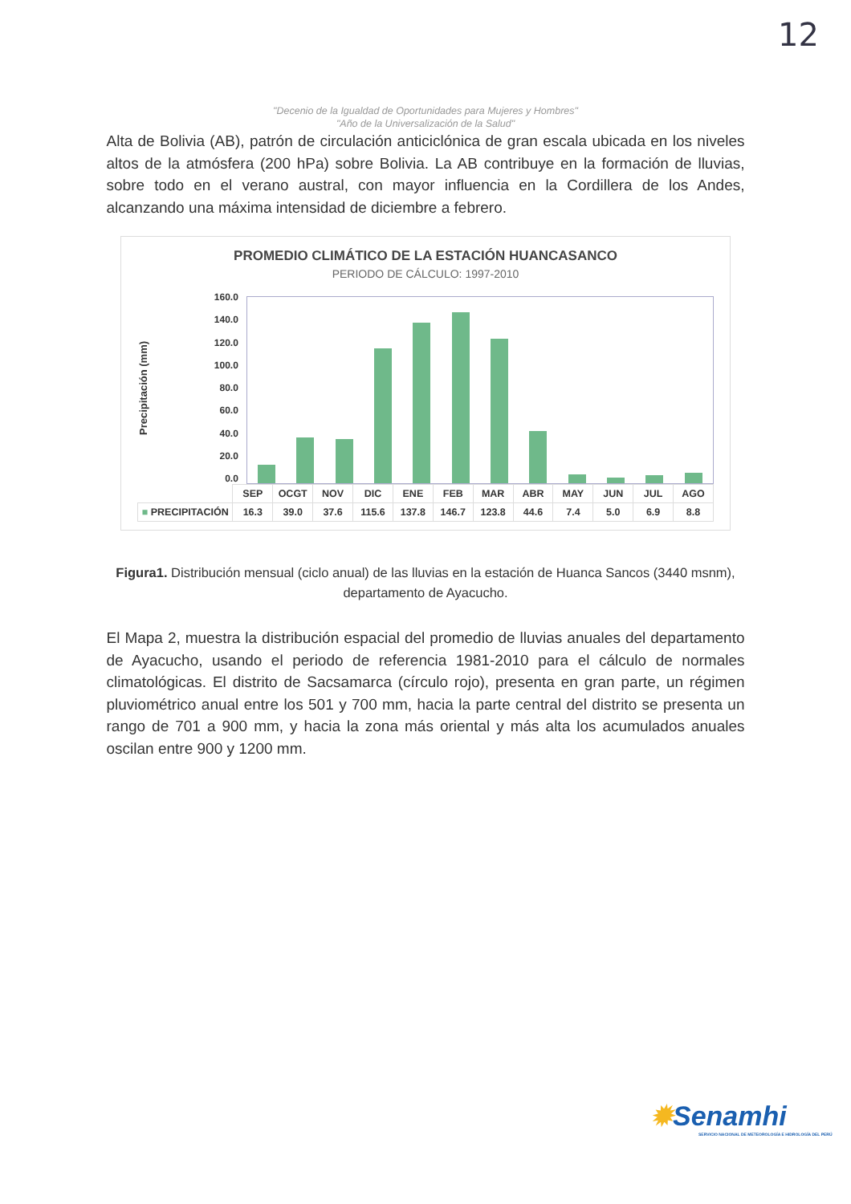12
"Decenio de la Igualdad de Oportunidades para Mujeres y Hombres"
"Año de la Universalización de la Salud"
Alta de Bolivia (AB), patrón de circulación anticiclónica de gran escala ubicada en los niveles altos de la atmósfera (200 hPa) sobre Bolivia. La AB contribuye en la formación de lluvias, sobre todo en el verano austral, con mayor influencia en la Cordillera de los Andes, alcanzando una máxima intensidad de diciembre a febrero.
PROMEDIO CLIMÁTICO DE LA ESTACIÓN HUANCASANCO
PERIODO DE CÁLCULO: 1997-2010
Precipitación (mm)
160.0
140.0
120.0
100.0
80.0
60.0
40.0
20.0
0.0
| | SEP | OCGT | NOV | DIC | ENE | FEB | MAR | ABR | MAY | JUN | JUL | AGO |
| --- | --- | --- | --- | --- | --- | --- | --- | --- | --- | --- | --- | --- |
| ■ PRECIPITACIÓN | 16.3 | 39.0 | 37.6 | 115.6 | 137.8 | 146.7 | 123.8 | 44.6 | 7.4 | 5.0 | 6.9 | 8.8 |
Figura1. Distribución mensual (ciclo anual) de las lluvias en la estación de Huanca Sancos (3440 msnm), departamento de Ayacucho.
El Mapa 2, muestra la distribución espacial del promedio de lluvias anuales del departamento de Ayacucho, usando el periodo de referencia 1981-2010 para el cálculo de normales climatológicas. El distrito de Sacsamarca (círculo rojo), presenta en gran parte, un régimen pluviométrico anual entre los 501 y 700 mm, hacia la parte central del distrito se presenta un rango de 701 a 900 mm, y hacia la zona más oriental y más alta los acumulados anuales oscilan entre 900 y 1200 mm.
✹Senamhi
SERVICIO NACIONAL DE METEOROLOGÍA E HIDROLOGÍA DEL PERÚ